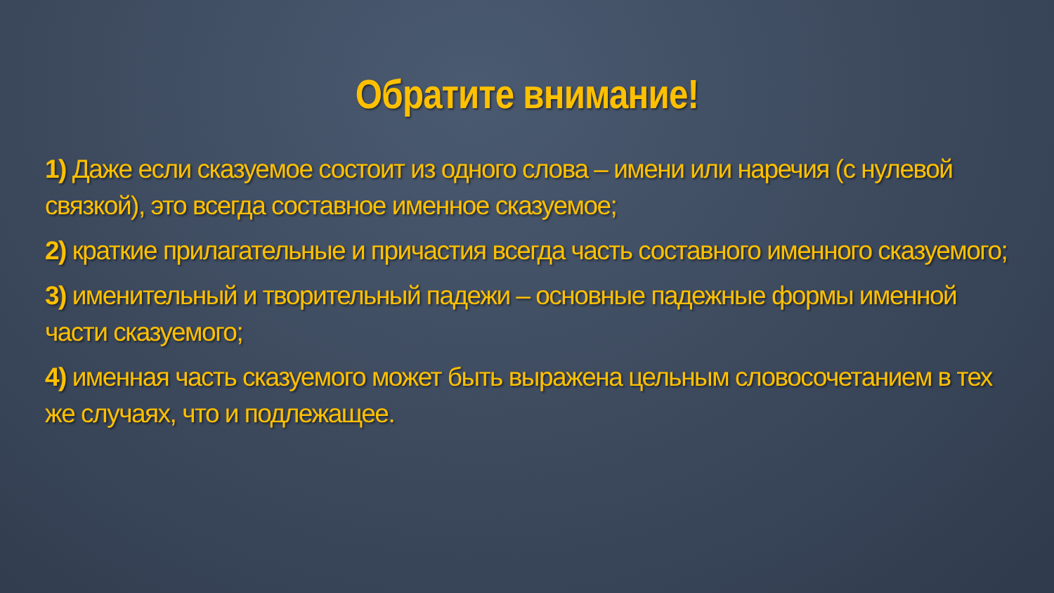Обратите внимание!
1) Даже если сказуемое состоит из одного слова – имени или наречия (с нулевой связкой), это всегда составное именное сказуемое;
2) краткие прилагательные и причастия всегда часть составного именного сказуемого;
3) именительный и творительный падежи – основные падежные формы именной части сказуемого;
4) именная часть сказуемого может быть выражена цельным словосочетанием в тех же случаях, что и подлежащее.